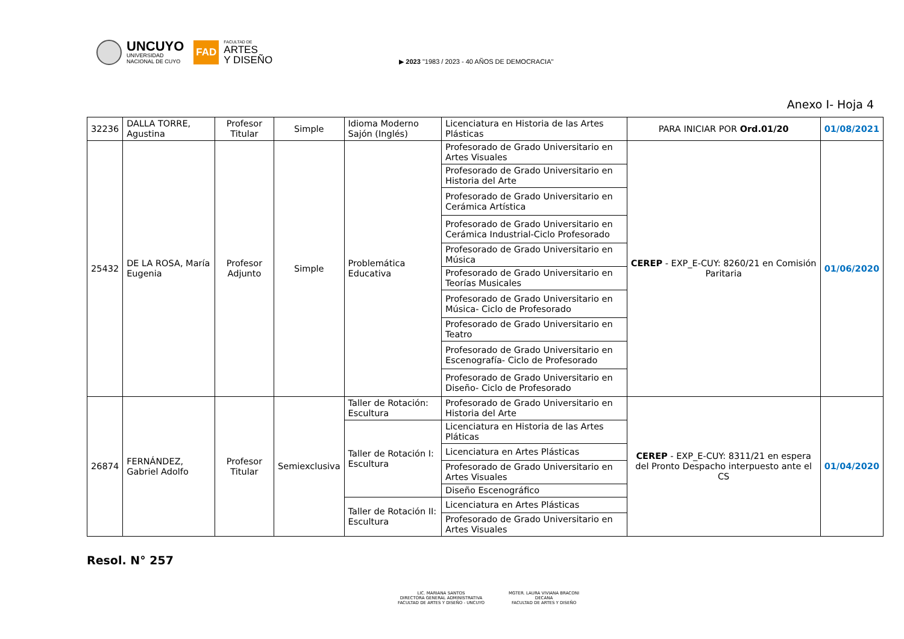UNCUYO
UNIVERSIDAD
NACIONAL DE CUYO
FAD
FACULTAD DE
ARTES
Y DISEÑO
▶ 2023 "1983 / 2023 - 40 AÑOS DE DEMOCRACIA"
Anexo I- Hoja 4
| 32236 | DALLA TORRE, Agustina | Profesor Titular | Simple | Idioma Moderno Sajón (Inglés) | Licenciatura en Historia de las Artes Plásticas | PARA INICIAR POR Ord.01/20 | 01/08/2021 |
| 25432 | DE LA ROSA, María Eugenia | Profesor Adjunto | Simple | Problemática Educativa | Profesorado de Grado Universitario en Artes Visuales | CEREP - EXP_E-CUY: 8260/21 en Comisión Paritaria | 01/06/2020 |
| | | | | | Profesorado de Grado Universitario en Historia del Arte | | |
| | | | | | Profesorado de Grado Universitario en Cerámica Artística | | |
| | | | | | Profesorado de Grado Universitario en Cerámica Industrial-Ciclo Profesorado | | |
| | | | | | Profesorado de Grado Universitario en Música | | |
| | | | | | Profesorado de Grado Universitario en Teorías Musicales | | |
| | | | | | Profesorado de Grado Universitario en Música- Ciclo de Profesorado | | |
| | | | | | Profesorado de Grado Universitario en Teatro | | |
| | | | | | Profesorado de Grado Universitario en Escenografía- Ciclo de Profesorado | | |
| | | | | | Profesorado de Grado Universitario en Diseño- Ciclo de Profesorado | | |
| 26874 | FERNÁNDEZ, Gabriel Adolfo | Profesor Titular | Semiexclusiva | Taller de Rotación: Escultura | Profesorado de Grado Universitario en Historia del Arte | CEREP - EXP_E-CUY: 8311/21 en espera del Pronto Despacho interpuesto ante el CS | 01/04/2020 |
| | | | | Taller de Rotación I: Escultura | Licenciatura en Historia de las Artes Pláticas | | |
| | | | | | Licenciatura en Artes Plásticas | | |
| | | | | | Profesorado de Grado Universitario en Artes Visuales | | |
| | | | | | Diseño Escenográfico | | |
| | | | | Taller de Rotación II: Escultura | Licenciatura en Artes Plásticas | | |
| | | | | | Profesorado de Grado Universitario en Artes Visuales | | |
Resol. N° 257
LIC. MARIANA SANTOS
DIRECTORA GENERAL ADMINISTRATIVA
FACULTAD DE ARTES Y DISEÑO - UNCUYO
MGTER. LAURA VIVIANA BRACONI
DECANA
FACULTAD DE ARTES Y DISEÑO